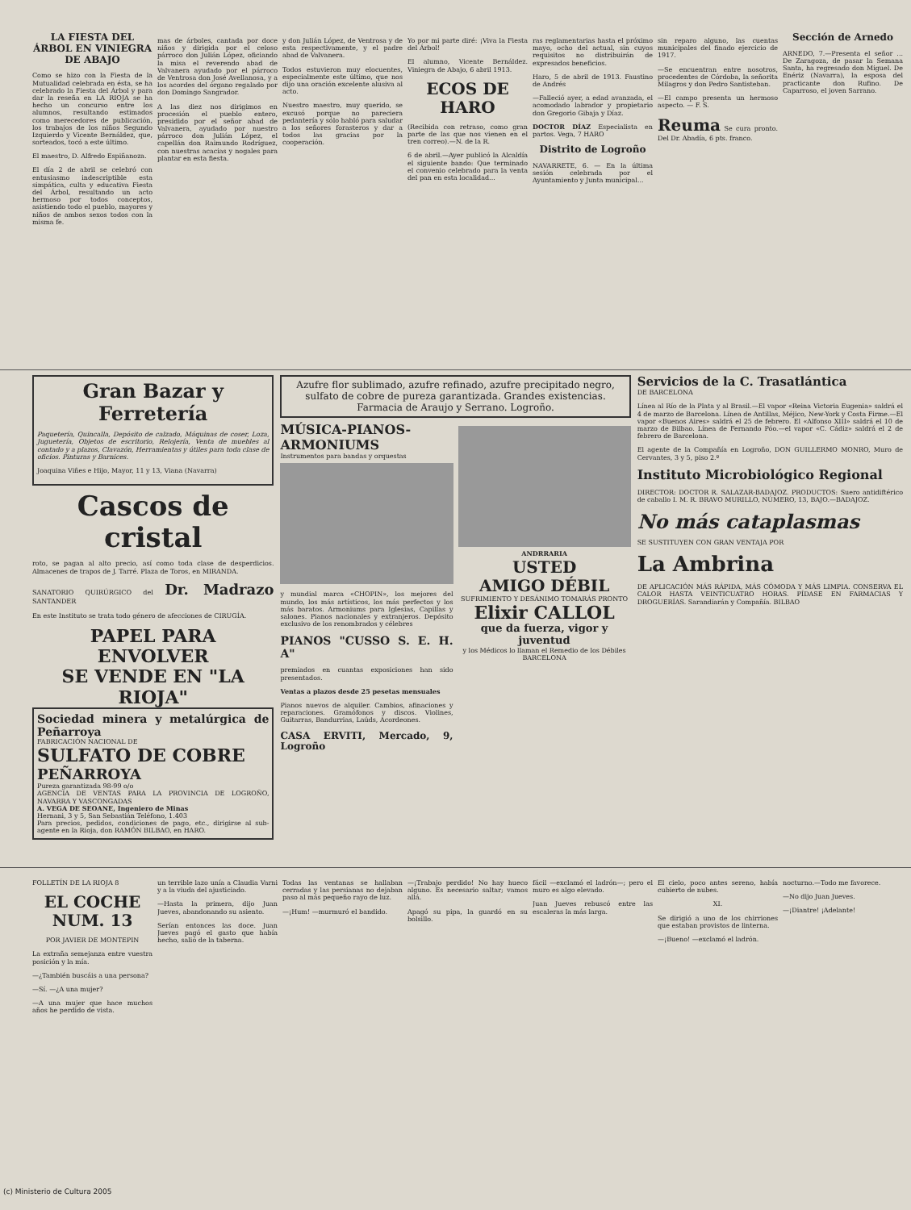LA FIESTA DEL ÁRBOL EN VINIEGRA DE ABAJO
Como se hizo con la Fiesta de la Mutualidad celebrada en ésta, se ha celebrado la Fiesta del Árbol y para dar la reseña en LA RIOJA se ha hecho un concurso entre los alumnos, resultando estimados como merecedores de publicación, los trabajos de los niños Segundo Izquierdo y Vicente Bernáldez, que, sorteados, tocó a este último.
El maestro, D. Alfredo Espiñanoza.
El día 2 de abril se celebró con entusiasmo indescriptible esta simpática, culta y educativa Fiesta del Árbol, resultando un acto hermoso por todos conceptos, asistiendo todo el pueblo, mayores y niños de ambos sexos todos con la misma fe.
mas de árboles, cantada por doce niños y dirigida por el celoso párroco don Julián López, oficiando la misa el reverendo abad de Valvanera ayudado por el párroco de Ventrosa don José Avellanosa, y a los acordes del órgano regalado por don Domingo Sangrador.
A las diez nos dirigimos en procesión el pueblo entero, presidido por el señor abad de Valvanera, ayudado por nuestro párroco don Julián López, el capellán don Raimundo Rodríguez, con nuestras acacias y nogales para plantar en esta fiesta.
y don Julián López, de Ventrosa y de esta respectivamente, y el padre abad de Valvanera.
Todos estuvieron muy elocuentes, especialmente este último, que nos dijo una oración excelente alusiva al acto.
Nuestro maestro, muy querido, se excusó porque no pareciera pedantería y sólo habló para saludar a los señores forasteros y dar a todos las gracias por la cooperación.
Yo por mi parte diré: ¡Viva la Fiesta del Árbol!
El alumno, Vicente Bernáldez. Viniegra de Abajo, 6 abril 1913.
ECOS DE HARO
(Recibida con retraso, como gran parte de las que nos vienen en el tren correo).—N. de la R.
6 de abril.—Ayer publicó la Alcaldía el siguiente bando: Que terminado el convenio celebrado para la venta del pan en esta localidad...
ras reglamentarias hasta el próximo mayo, ocho del actual, sin cuyos requisitos no distribuirán de expresados beneficios.
Haro, 5 de abril de 1913. Faustino de Andrés
—Falleció ayer, a edad avanzada, el acomodado labrador y propietario don Gregorio Gibaja y Díaz.
DOCTOR DÍAZ Especialista en partos. Vega, 7 HARO
Distrito de Logroño
NAVARRETE, 6. — En la última sesión celebrada por el Ayuntamiento y Junta municipal...
sin reparo alguno, las cuentas municipales del finado ejercicio de 1917.
—Se encuentran entre nosotros, procedentes de Córdoba, la señorita Milagros y don Pedro Santisteban.
—El campo presenta un hermoso aspecto. — F. S.
Reuma Se cura pronto. Del Dr. Abadía, 6 pts. franco.
Sección de Arnedo
ARNEDO, 7.—Presenta el señor ... De Zaragoza, de pasar la Semana Santa, ha regresado don Miguel. De Enériz (Navarra), la esposa del practicante don Rufino. De Caparroso, el joven Sarrano.
Gran Bazar y Ferretería
Paquetería, Quincalla, Depósito de calzado, Máquinas de coser, Loza, Juguetería, Objetos de escritorio, Relojería, Venta de muebles al contado y a plazos, Clavazón, Herramientas y útiles para toda clase de oficios. Pinturas y Barnices.
Joaquina Viñes e Hijo, Mayor, 11 y 13, Viana (Navarra)
Cascos de cristal
roto, se pagan al alto precio, así como toda clase de desperdicios. Almacenes de trapos de J. Tarré. Plaza de Toros, en MIRANDA.
SANATORIO QUIRÚRGICO del Dr. Madrazo SANTANDER
En este Instituto se trata todo género de afecciones de CIRUGÍA.
PAPEL PARA ENVOLVER
SE VENDE EN "LA RIOJA"
Sociedad minera y metalúrgica de Peñarroya
FABRICACIÓN NACIONAL DE
SULFATO DE COBRE
PEÑARROYA
Pureza garantizada 98-99 o/o
AGENCIA DE VENTAS PARA LA PROVINCIA DE LOGROÑO, NAVARRA Y VASCONGADAS
A. VEGA DE SEOANE, Ingeniero de Minas
Hernani, 3 y 5, San Sebastián Teléfono, 1.403
Para precios, pedidos, condiciones de pago, etc., dirigirse al sub-agente en la Rioja, don RAMÓN BILBAO, en HARO.
Azufre flor sublimado, azufre refinado, azufre precipitado negro, sulfato de cobre de pureza garantizada. Grandes existencias. Farmacia de Araujo y Serrano. Logroño.
MÚSICA-PIANOS-ARMONIUMS
Instrumentos para bandas y orquestas
y mundial marca «CHOPIN», los mejores del mundo, los más artísticos, los más perfectos y los más baratos. Armoniums para Iglesias, Capillas y salones. Pianos nacionales y extranjeros. Depósito exclusivo de los renombrados y célebres
PIANOS "CUSSO S. E. H. A"
premiados en cuantas exposiciones han sido presentados.
Ventas a plazos desde 25 pesetas mensuales
Pianos nuevos de alquiler. Cambios, afinaciones y reparaciones. Gramófonos y discos. Violines, Guitarras, Bandurrias, Laúds, Acordeones.
CASA ERVITI, Mercado, 9, Logroño
ANDRRARIA
USTED
AMIGO DÉBIL
SUFRIMIENTO Y DESÁNIMO TOMARÁS PRONTO
Elixir CALLOL
que da fuerza, vigor y juventud
y los Médicos lo llaman el Remedio de los Débiles
BARCELONA
Servicios de la C. Trasatlántica
DE BARCELONA
Línea al Río de la Plata y al Brasil.—El vapor «Reina Victoria Eugenia» saldrá el 4 de marzo de Barcelona. Línea de Antillas, Méjico, New-York y Costa Firme.—El vapor «Buenos Aires» saldrá el 25 de febrero. El «Alfonso XIII» saldrá el 10 de marzo de Bilbao. Línea de Fernando Póo.—el vapor «C. Cádiz» saldrá el 2 de febrero de Barcelona.
El agente de la Compañía en Logroño, DON GUILLERMO MONRO, Muro de Cervantes, 3 y 5, piso 2.º
Instituto Microbiológico Regional
DIRECTOR: DOCTOR R. SALAZAR-BADAJOZ. PRODUCTOS: Suero antidiftérico de caballo I. M. R. BRAVO MURILLO, NÚMERO, 13, BAJO.—BADAJOZ.
No más cataplasmas
SE SUSTITUYEN CON GRAN VENTAJA POR
La Ambrina
DE APLICACIÓN MÁS RÁPIDA, MÁS CÓMODA Y MÁS LIMPIA. CONSERVA EL CALOR HASTA VEINTICUATRO HORAS. PÍDASE EN FARMACIAS Y DROGUERÍAS. Sarandiarán y Compañía. BILBAO
FOLLETÍN DE LA RIOJA 8
EL COCHE NUM. 13
POR JAVIER DE MONTEPIN
La extraña semejanza entre vuestra posición y la mía.
—¿También buscáis a una persona?
—Sí. —¿A una mujer?
—A una mujer que hace muchos años he perdido de vista.
un terrible lazo unía a Claudia Varni y a la viuda del ajusticiado.
—Hasta la primera, dijo Juan Jueves, abandonando su asiento.
Serían entonces las doce. Juan Jueves pagó el gasto que había hecho, salió de la taberna.
Todas las ventanas se hallaban cerradas y las persianas no dejaban paso al más pequeño rayo de luz.
—¡Hum! —murmuró el bandido.
—¡Trabajo perdido! No hay hueco alguno. Es necesario saltar; vamos allá.
Apagó su pipa, la guardó en su bolsillo.
fácil —exclamó el ladrón—; pero el muro es algo elevado.
Juan Jueves rebuscó entre las escaleras la más larga.
El cielo, poco antes sereno, había cubierto de nubes.
XI.
Se dirigió a uno de los chirriones que estaban provistos de linterna.
—¡Bueno! —exclamó el ladrón.
nocturno.—Todo me favorece.
—No dijo Juan Jueves.
—¡Diantre! ¡Adelante!
(c) Ministerio de Cultura 2005